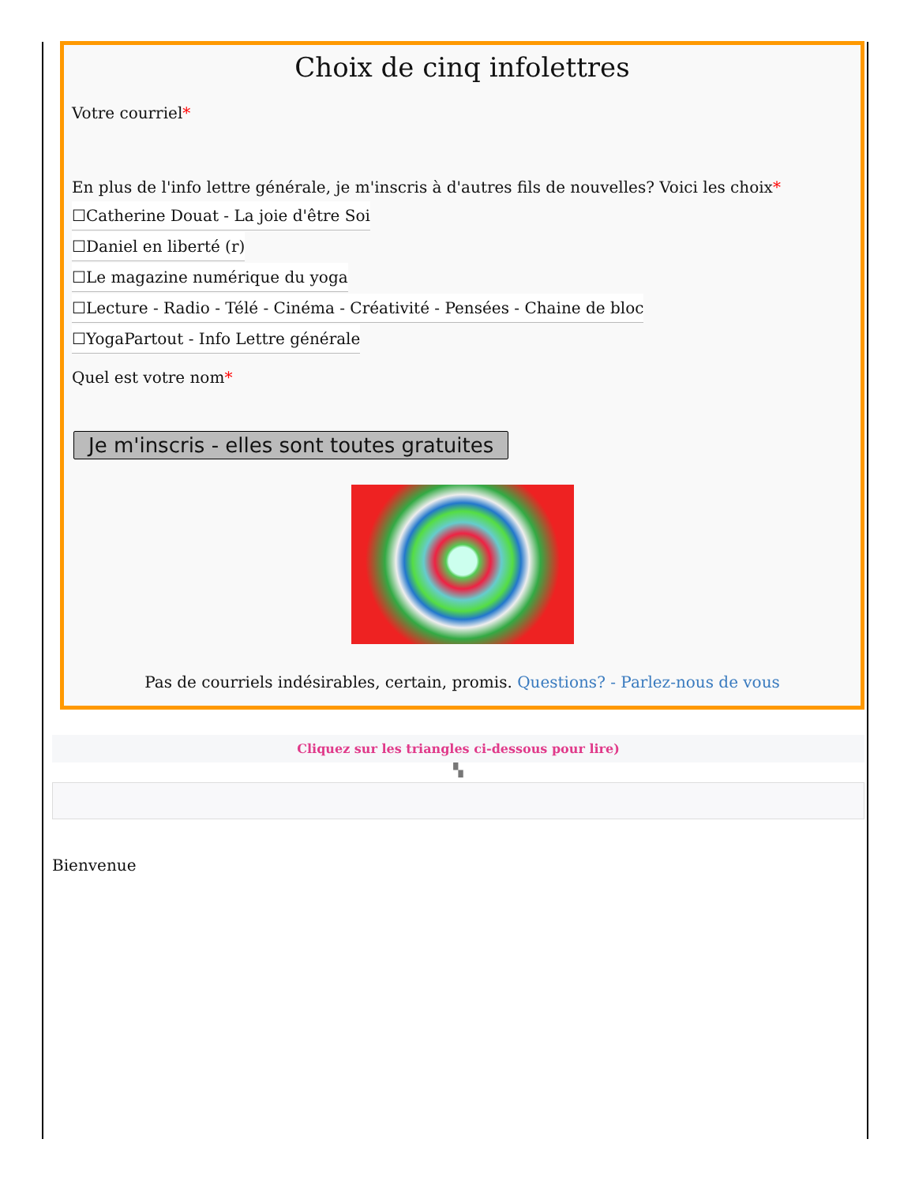Choix de cinq infolettres
Votre courriel*
En plus de l'info lettre générale, je m'inscris à d'autres fils de nouvelles? Voici les choix*
☐Catherine Douat - La joie d'être Soi
☐Daniel en liberté (r)
☐Le magazine numérique du yoga
☐Lecture - Radio - Télé - Cinéma - Créativité - Pensées - Chaine de bloc
☐YogaPartout - Info Lettre générale
Quel est votre nom*
Je m'inscris - elles sont toutes gratuites
Pas de courriels indésirables, certain, promis. Questions? - Parlez-nous de vous
Cliquez sur les triangles ci-dessous pour lire)
▚
Bienvenue